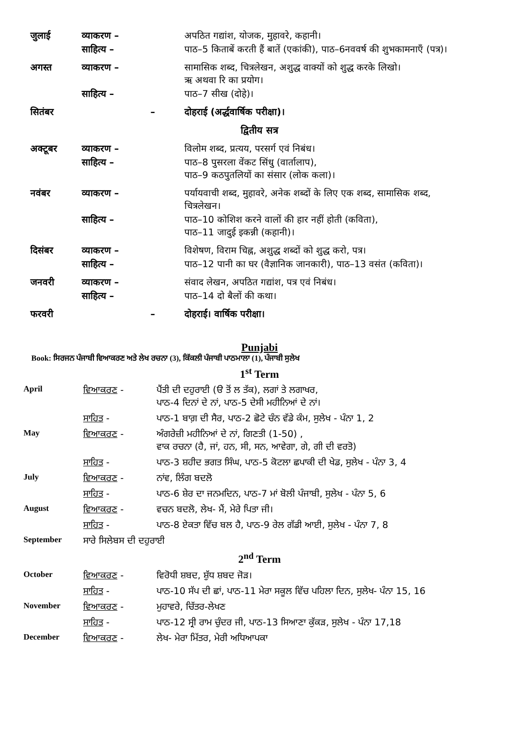| जुलाई | व्याकरण – | अपठित गद्यांश, योजक, मुहावरे, कहानी। |
| | साहित्य – | पाठ–5 किताबें करती हैं बातें (एकांकी), पाठ–6नववर्ष की शुभकामनाएँ (पत्र)। |
| अगस्त | व्याकरण – | सामासिक शब्द, चित्रलेखन, अशुद्ध वाक्यों को शुद्ध करके लिखो। ऋ अथवा रि का प्रयोग। |
| | साहित्य – | पाठ–7 सीख (दोहे)। |
| सितंबर | – | दोहराई (अर्द्धवार्षिक परीक्षा)। |
द्वितीय सत्र
| अक्टूबर | व्याकरण – | विलोम शब्द, प्रत्यय, परसर्ग एवं निबंध। |
| | साहित्य – | पाठ–8 पुसरला वेंकट सिंधु (वार्तालाप), पाठ–9 कठपुतलियों का संसार (लोक कला)। |
| नवंबर | व्याकरण – | पर्यायवाची शब्द, मुहावरे, अनेक शब्दों के लिए एक शब्द, सामासिक शब्द, चित्रलेखन। |
| | साहित्य – | पाठ–10 कोशिश करने वालों की हार नहीं होती (कविता), पाठ–11 जादुई इकन्नी (कहानी)। |
| दिसंबर | व्याकरण – | विशेषण, विराम चिह्न, अशुद्ध शब्दों को शुद्ध करो, पत्र। |
| | साहित्य – | पाठ–12 पानी का घर (वैज्ञानिक जानकारी), पाठ–13 वसंत (कविता)। |
| जनवरी | व्याकरण – | संवाद लेखन, अपठित गद्यांश, पत्र एवं निबंध। |
| | साहित्य – | पाठ–14 दो बैलों की कथा। |
| फरवरी | – | दोहराई। वार्षिक परीक्षा। |
Punjabi
Book: ਸਿਰਜਨ ਪੰਜਾਬੀ ਵਿਆਕਰਣ ਅਤੇ ਲੇਖ ਰਚਨਾ (3), ਕਿੱਕਲੀ ਪੰਜਾਬੀ ਪਾਠਮਾਲਾ (1), ਪੰਜਾਬੀ ਸੁਲੇਖ
1<sup>st</sup> Term
| April | ਵਿਆਕਰਣ - | ਪੈਂਤੀ ਦੀ ਦਹੁਰਾਈ (ੳ ਤੋਂ ਲ ਤੱਕ), ਲਗਾਂ ਤੇ ਲਗਾਖਰ, ਪਾਠ-4 ਦਿਨਾਂ ਦੇ ਨਾਂ, ਪਾਠ-5 ਦੇਸੀ ਮਹੀਨਿਆਂ ਦੇ ਨਾਂ। |
| | ਸਾਹਿਤ - | ਪਾਠ-1 ਬਾਗ਼ ਦੀ ਸੈਰ, ਪਾਠ-2 ਛੋਟੇ ਚੰਨ ਵੱਡੇ ਕੰਮ, ਸੁਲੇਖ - ਪੰਨਾ 1, 2 |
| May | ਵਿਆਕਰਣ - | ਅੰਗਰੇਜ਼ੀ ਮਹੀਨਿਆਂ ਦੇ ਨਾਂ, ਗਿਣਤੀ (1-50) , ਵਾਕ ਰਚਨਾ (ਹੈ, ਜਾਂ, ਹਨ, ਸੀ, ਸਨ, ਆਵੇਗਾ, ਗੇ, ਗੀ ਦੀ ਵਰਤੋ) |
| | ਸਾਹਿਤ - | ਪਾਠ-3 ਸ਼ਹੀਦ ਭਗਤ ਸਿੰਘ, ਪਾਠ-5 ਕੋਟਲਾ ਛਪਾਕੀ ਦੀ ਖੇਡ, ਸੁਲੇਖ - ਪੰਨਾ 3, 4 |
| July | ਵਿਆਕਰਣ - | ਨਾਂਵ, ਲਿੰਗ ਬਦਲੋ |
| | ਸਾਹਿਤ - | ਪਾਠ-6 ਸ਼ੇਰ ਦਾ ਜਨਮਦਿਨ, ਪਾਠ-7 ਮਾਂ ਬੋਲੀ ਪੰਜਾਬੀ, ਸੁਲੇਖ - ਪੰਨਾ 5, 6 |
| August | ਵਿਆਕਰਣ - | ਵਚਨ ਬਦਲੋ, ਲੇਖ- ਮੈਂ, ਮੇਰੇ ਪਿਤਾ ਜੀ। |
| | ਸਾਹਿਤ - | ਪਾਠ-8 ਏਕਤਾ ਵਿੱਚ ਬਲ ਹੈ, ਪਾਠ-9 ਰੇਲ ਗੱਡੀ ਆਈ, ਸੁਲੇਖ - ਪੰਨਾ 7, 8 |
| September | ਸਾਰੇ ਸਿਲੇਬਸ ਦੀ ਦਹੁਰਾਈ | |
2<sup>nd</sup> Term
| October | ਵਿਆਕਰਣ - | ਵਿਰੋਧੀ ਸ਼ਬਦ, ਸ਼ੁੱਧ ਸ਼ਬਦ ਜੋੜ। |
| | ਸਾਹਿਤ - | ਪਾਠ-10 ਸੱਪ ਦੀ ਛਾਂ, ਪਾਠ-11 ਮੇਰਾ ਸਕੂਲ ਵਿੱਚ ਪਹਿਲਾ ਦਿਨ, ਸੁਲੇਖ- ਪੰਨਾ 15, 16 |
| November | ਵਿਆਕਰਣ - | ਮੁਹਾਵਰੇ, ਚਿੱਤਰ-ਲੇਖਣ |
| | ਸਾਹਿਤ - | ਪਾਠ-12 ਸ੍ਰੀ ਰਾਮ ਚੁੰਦਰ ਜੀ, ਪਾਠ-13 ਸਿਆਣਾ ਕੁੱਕੜ, ਸੁਲੇਖ - ਪੰਨਾ 17,18 |
| December | ਵਿਆਕਰਣ - | ਲੇਖ- ਮੇਰਾ ਮਿੱਤਰ, ਮੇਰੀ ਅਧਿਆਪਕਾ |